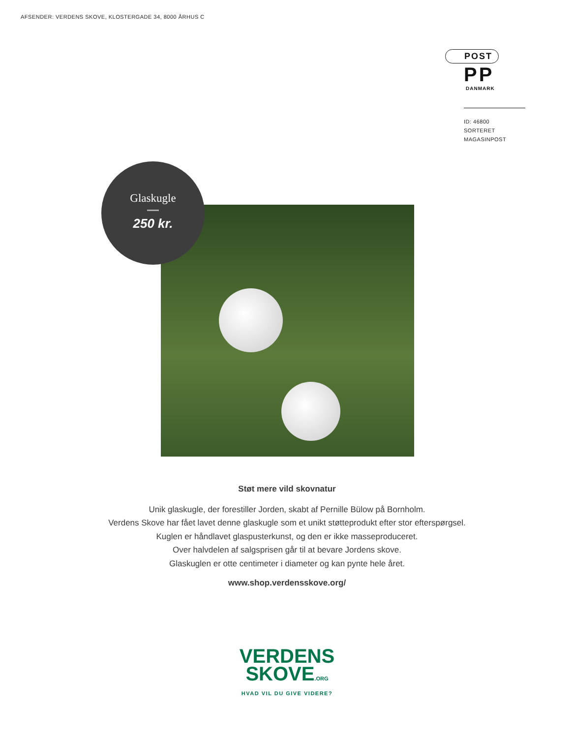AFSENDER: VERDENS SKOVE, KLOSTERGADE 34, 8000 ÅRHUS C
POST
PP DANMARK
ID: 46800
SORTERET MAGASINPOST
Glaskugle
250 kr.
Støt mere vild skovnatur
Unik glaskugle, der forestiller Jorden, skabt af Pernille Bülow på Bornholm.
Verdens Skove har fået lavet denne glaskugle som et unikt støtteprodukt efter stor efterspørgsel.
Kuglen er håndlavet glaspusterkunst, og den er ikke masseproduceret.
Over halvdelen af salgsprisen går til at bevare Jordens skove.
Glaskuglen er otte centimeter i diameter og kan pynte hele året.
www.shop.verdensskove.org/
VERDENS
SKOVE.ORG
HVAD VIL DU GIVE VIDERE?